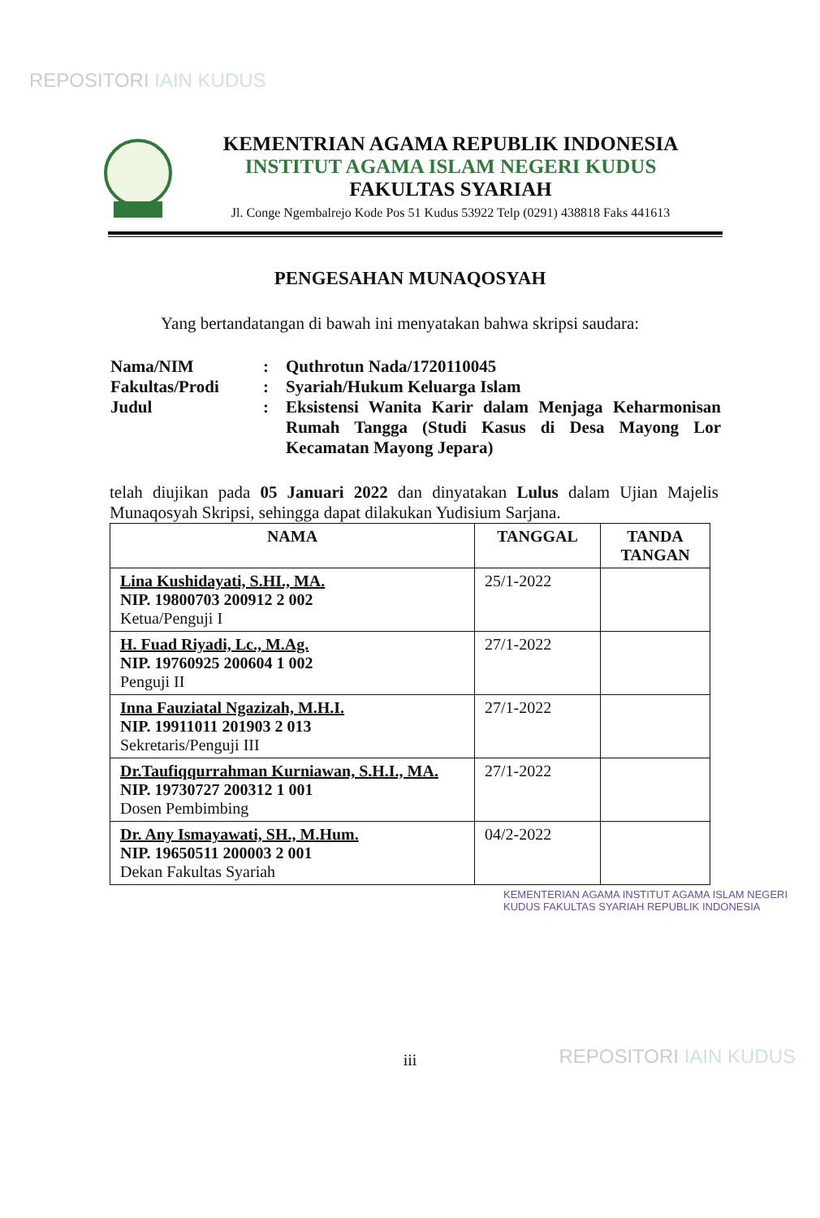REPOSITORI IAIN KUDUS
KEMENTRIAN AGAMA REPUBLIK INDONESIA
INSTITUT AGAMA ISLAM NEGERI KUDUS
FAKULTAS SYARIAH
Jl. Conge Ngembalrejo Kode Pos 51 Kudus 53922 Telp (0291) 438818 Faks 441613
PENGESAHAN MUNAQOSYAH
Yang bertandatangan di bawah ini menyatakan bahwa skripsi saudara:
| Nama/NIM | : | Quthrotun Nada/1720110045 |
| Fakultas/Prodi | : | Syariah/Hukum Keluarga Islam |
| Judul | : | Eksistensi Wanita Karir dalam Menjaga Keharmonisan Rumah Tangga (Studi Kasus di Desa Mayong Lor Kecamatan Mayong Jepara) |
telah diujikan pada 05 Januari 2022 dan dinyatakan Lulus dalam Ujian Majelis Munaqosyah Skripsi, sehingga dapat dilakukan Yudisium Sarjana.
| NAMA | TANGGAL | TANDA TANGAN |
| --- | --- | --- |
| Lina Kushidayati, S.HI., MA. NIP. 19800703 200912 2 002 Ketua/Penguji I | 25/1-2022 | |
| H. Fuad Riyadi, Lc., M.Ag. NIP. 19760925 200604 1 002 Penguji II | 27/1-2022 | |
| Inna Fauziatal Ngazizah, M.H.I. NIP. 19911011 201903 2 013 Sekretaris/Penguji III | 27/1-2022 | |
| Dr.Taufiqqurrahman Kurniawan, S.H.I., MA. NIP. 19730727 200312 1 001 Dosen Pembimbing | 27/1-2022 | |
| Dr. Any Ismayawati, SH., M.Hum. NIP. 19650511 200003 2 001 Dekan Fakultas Syariah | 04/2-2022 | |
KEMENTERIAN AGAMA INSTITUT AGAMA ISLAM NEGERI KUDUS FAKULTAS SYARIAH REPUBLIK INDONESIA
iii
REPOSITORI IAIN KUDUS